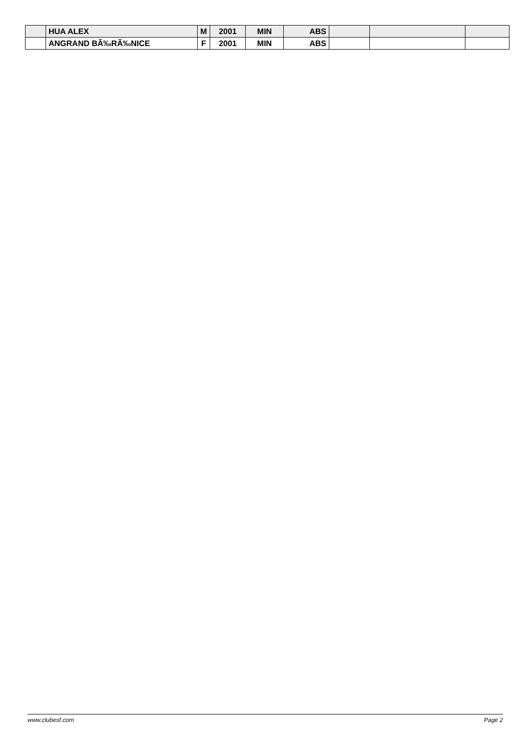| | HUA ALEX | M | 2001 | MIN | ABS | | | |
| | ANGRAND BÃ‰RÃ‰NICE | F | 2001 | MIN | ABS | | | |
www.clubesf.com Page 2